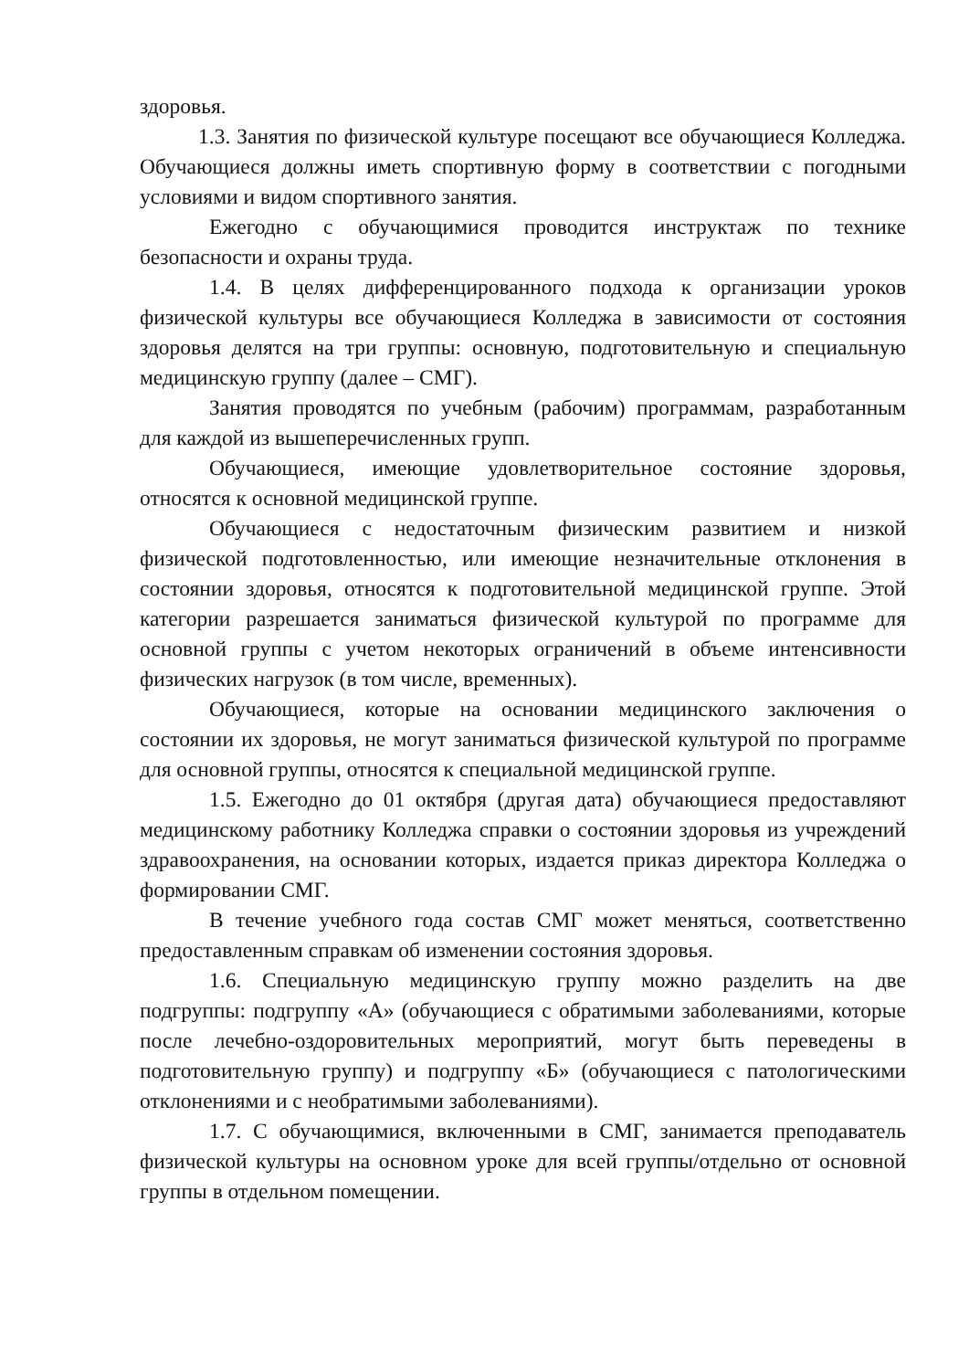здоровья.
1.3. Занятия по физической культуре посещают все обучающиеся Колледжа. Обучающиеся должны иметь спортивную форму в соответствии с погодными условиями и видом спортивного занятия.
Ежегодно с обучающимися проводится инструктаж по технике безопасности и охраны труда.
1.4. В целях дифференцированного подхода к организации уроков физической культуры все обучающиеся Колледжа в зависимости от состояния здоровья делятся на три группы: основную, подготовительную и специальную медицинскую группу (далее – СМГ).
Занятия проводятся по учебным (рабочим) программам, разработанным для каждой из вышеперечисленных групп.
Обучающиеся, имеющие удовлетворительное состояние здоровья, относятся к основной медицинской группе.
Обучающиеся с недостаточным физическим развитием и низкой физической подготовленностью, или имеющие незначительные отклонения в состоянии здоровья, относятся к подготовительной медицинской группе. Этой категории разрешается заниматься физической культурой по программе для основной группы с учетом некоторых ограничений в объеме интенсивности физических нагрузок (в том числе, временных).
Обучающиеся, которые на основании медицинского заключения о состоянии их здоровья, не могут заниматься физической культурой по программе для основной группы, относятся к специальной медицинской группе.
1.5. Ежегодно до 01 октября (другая дата) обучающиеся предоставляют медицинскому работнику Колледжа справки о состоянии здоровья из учреждений здравоохранения, на основании которых, издается приказ директора Колледжа о формировании СМГ.
В течение учебного года состав СМГ может меняться, соответственно предоставленным справкам об изменении состояния здоровья.
1.6. Специальную медицинскую группу можно разделить на две подгруппы: подгруппу «А» (обучающиеся с обратимыми заболеваниями, которые после лечебно-оздоровительных мероприятий, могут быть переведены в подготовительную группу) и подгруппу «Б» (обучающиеся с патологическими отклонениями и с необратимыми заболеваниями).
1.7. С обучающимися, включенными в СМГ, занимается преподаватель физической культуры на основном уроке для всей группы/отдельно от основной группы в отдельном помещении.